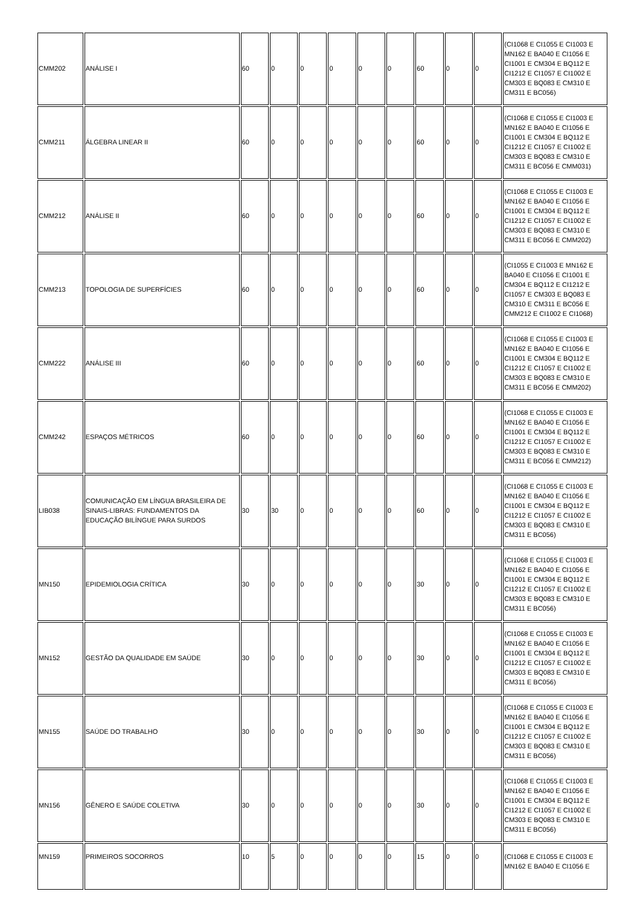| CMM202 | ANÁLISE I | 60 | 0 | 0 | 0 | 0 | 0 | 60 | 0 | 0 | (CI1068 E CI1055 E CI1003 E MN162 E BA040 E CI1056 E CI1001 E CM304 E BQ112 E CI1212 E CI1057 E CI1002 E CM303 E BQ083 E CM310 E CM311 E BC056) |
| CMM211 | ÁLGEBRA LINEAR II | 60 | 0 | 0 | 0 | 0 | 0 | 60 | 0 | 0 | (CI1068 E CI1055 E CI1003 E MN162 E BA040 E CI1056 E CI1001 E CM304 E BQ112 E CI1212 E CI1057 E CI1002 E CM303 E BQ083 E CM310 E CM311 E BC056 E CMM031) |
| CMM212 | ANÁLISE II | 60 | 0 | 0 | 0 | 0 | 0 | 60 | 0 | 0 | (CI1068 E CI1055 E CI1003 E MN162 E BA040 E CI1056 E CI1001 E CM304 E BQ112 E CI1212 E CI1057 E CI1002 E CM303 E BQ083 E CM310 E CM311 E BC056 E CMM202) |
| CMM213 | TOPOLOGIA DE SUPERFÍCIES | 60 | 0 | 0 | 0 | 0 | 0 | 60 | 0 | 0 | (CI1055 E CI1003 E MN162 E BA040 E CI1056 E CI1001 E CM304 E BQ112 E CI1212 E CI1057 E CM303 E BQ083 E CM310 E CM311 E BC056 E CMM212 E CI1002 E CI1068) |
| CMM222 | ANÁLISE III | 60 | 0 | 0 | 0 | 0 | 0 | 60 | 0 | 0 | (CI1068 E CI1055 E CI1003 E MN162 E BA040 E CI1056 E CI1001 E CM304 E BQ112 E CI1212 E CI1057 E CI1002 E CM303 E BQ083 E CM310 E CM311 E BC056 E CMM202) |
| CMM242 | ESPAÇOS MÉTRICOS | 60 | 0 | 0 | 0 | 0 | 0 | 60 | 0 | 0 | (CI1068 E CI1055 E CI1003 E MN162 E BA040 E CI1056 E CI1001 E CM304 E BQ112 E CI1212 E CI1057 E CI1002 E CM303 E BQ083 E CM310 E CM311 E BC056 E CMM212) |
| LIB038 | COMUNICAÇÃO EM LÍNGUA BRASILEIRA DE SINAIS-LIBRAS: FUNDAMENTOS DA EDUCAÇÃO BILÍNGUE PARA SURDOS | 30 | 30 | 0 | 0 | 0 | 0 | 60 | 0 | 0 | (CI1068 E CI1055 E CI1003 E MN162 E BA040 E CI1056 E CI1001 E CM304 E BQ112 E CI1212 E CI1057 E CI1002 E CM303 E BQ083 E CM310 E CM311 E BC056) |
| MN150 | EPIDEMIOLOGIA CRÍTICA | 30 | 0 | 0 | 0 | 0 | 0 | 30 | 0 | 0 | (CI1068 E CI1055 E CI1003 E MN162 E BA040 E CI1056 E CI1001 E CM304 E BQ112 E CI1212 E CI1057 E CI1002 E CM303 E BQ083 E CM310 E CM311 E BC056) |
| MN152 | GESTÃO DA QUALIDADE EM SAÚDE | 30 | 0 | 0 | 0 | 0 | 0 | 30 | 0 | 0 | (CI1068 E CI1055 E CI1003 E MN162 E BA040 E CI1056 E CI1001 E CM304 E BQ112 E CI1212 E CI1057 E CI1002 E CM303 E BQ083 E CM310 E CM311 E BC056) |
| MN155 | SAÚDE DO TRABALHO | 30 | 0 | 0 | 0 | 0 | 0 | 30 | 0 | 0 | (CI1068 E CI1055 E CI1003 E MN162 E BA040 E CI1056 E CI1001 E CM304 E BQ112 E CI1212 E CI1057 E CI1002 E CM303 E BQ083 E CM310 E CM311 E BC056) |
| MN156 | GÊNERO E SAÚDE COLETIVA | 30 | 0 | 0 | 0 | 0 | 0 | 30 | 0 | 0 | (CI1068 E CI1055 E CI1003 E MN162 E BA040 E CI1056 E CI1001 E CM304 E BQ112 E CI1212 E CI1057 E CI1002 E CM303 E BQ083 E CM310 E CM311 E BC056) |
| MN159 | PRIMEIROS SOCORROS | 10 | 5 | 0 | 0 | 0 | 0 | 15 | 0 | 0 | (CI1068 E CI1055 E CI1003 E MN162 E BA040 E CI1056 E |